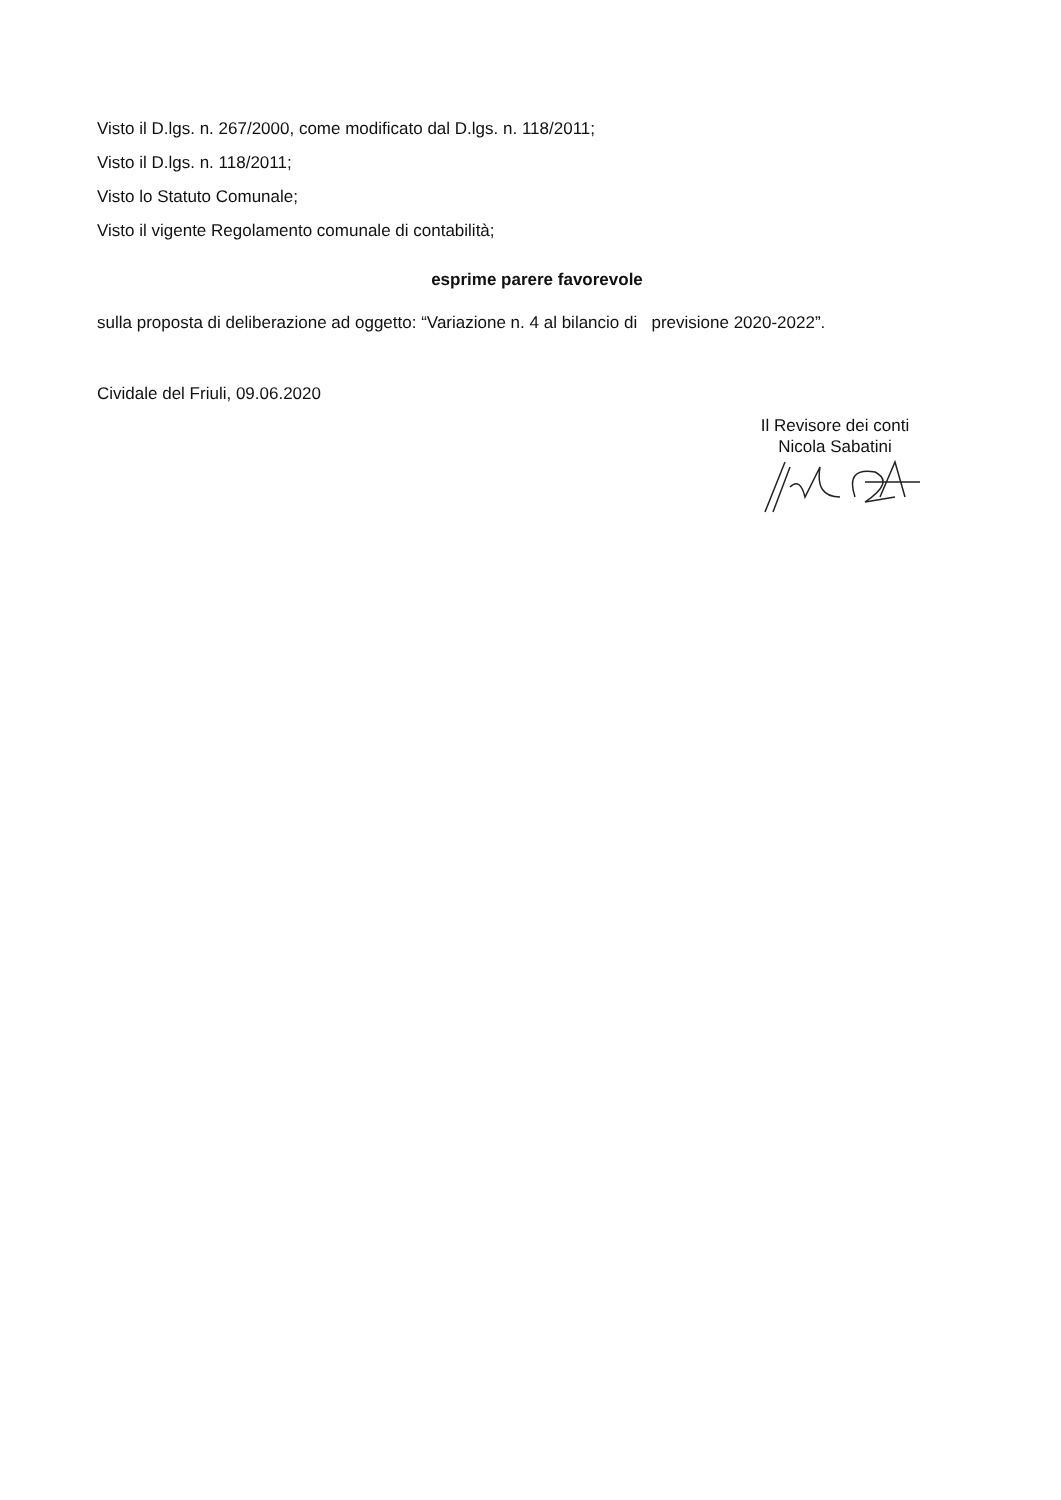Visto il D.lgs. n. 267/2000, come modificato dal D.lgs. n. 118/2011;
Visto il D.lgs. n. 118/2011;
Visto lo Statuto Comunale;
Visto il vigente Regolamento comunale di contabilità;
esprime parere favorevole
sulla proposta di deliberazione ad oggetto: “Variazione n. 4 al bilancio di previsione 2020-2022”.
Cividale del Friuli, 09.06.2020
Il Revisore dei conti
Nicola Sabatini